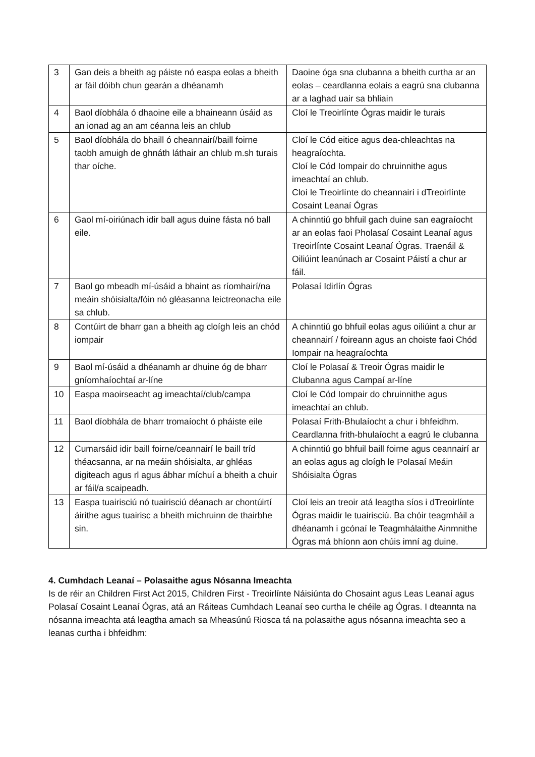| 3 | Gan deis a bheith ag páiste nó easpa eolas a bheith ar fáil dóibh chun gearán a dhéanamh | Daoine óga sna clubanna a bheith curtha ar an eolas – ceardlanna eolais a eagrú sna clubanna ar a laghad uair sa bhliain |
| 4 | Baol díobhála ó dhaoine eile a bhaineann úsáid as an ionad ag an am céanna leis an chlub | Cloí le Treoirlínte Ógras maidir le turais |
| 5 | Baol díobhála do bhaill ó cheannairí/baill foirne taobh amuigh de ghnáth láthair an chlub m.sh turais thar oíche. | Cloí le Cód eitice agus dea-chleachtas na heagraíochta. Cloí le Cód Iompair do chruinnithe agus imeachtaí an chlub. Cloí le Treoirlínte do cheannairí i dTreoirlínte Cosaint Leanaí Ógras |
| 6 | Gaol mí-oiriúnach idir ball agus duine fásta nó ball eile. | A chinntiú go bhfuil gach duine san eagraíocht ar an eolas faoi Pholasaí Cosaint Leanaí agus Treoirlínte Cosaint Leanaí Ógras. Traenáil & Oiliúint leanúnach ar Cosaint Páistí a chur ar fáil. |
| 7 | Baol go mbeadh mí-úsáid a bhaint as ríomhairí/na meáin shóisialta/fóin nó gléasanna leictreonacha eile sa chlub. | Polasaí Idirlín Ógras |
| 8 | Contúirt de bharr gan a bheith ag cloígh leis an chód iompair | A chinntiú go bhfuil eolas agus oiliúint a chur ar cheannairí / foireann agus an choiste faoi Chód Iompair na heagraíochta |
| 9 | Baol mí-úsáid a dhéanamh ar dhuine óg de bharr gníomhaíochtaí ar-líne | Cloí le Polasaí & Treoir Ógras maidir le Clubanna agus Campaí ar-líne |
| 10 | Easpa maoirseacht ag imeachtaí/club/campa | Cloí le Cód Iompair do chruinnithe agus imeachtaí an chlub. |
| 11 | Baol díobhála de bharr tromaíocht ó pháiste eile | Polasaí Frith-Bhulaíocht a chur i bhfeidhm. Ceardlanna frith-bhulaíocht a eagrú le clubanna |
| 12 | Cumarsáid idir baill foirne/ceannairí le baill tríd théacsanna, ar na meáin shóisialta, ar ghléas digiteach agus rl agus ábhar míchuí a bheith a chuir ar fáil/a scaipeadh. | A chinntiú go bhfuil baill foirne agus ceannairí ar an eolas agus ag cloígh le Polasaí Meáin Shóisialta Ógras |
| 13 | Easpa tuairisciú nó tuairisciú déanach ar chontúirtí áirithe agus tuairisc a bheith míchruinn de thairbhe sin. | Cloí leis an treoir atá leagtha síos i dTreoirlínte Ógras maidir le tuairisciú. Ba chóir teagmháil a dhéanamh i gcónaí le Teagmhálaithe Ainmnithe Ógras má bhíonn aon chúis imní ag duine. |
4. Cumhdach Leanaí – Polasaithe agus Nósanna Imeachta
Is de réir an Children First Act 2015, Children First - Treoirlínte Náisiúnta do Chosaint agus Leas Leanaí agus Polasaí Cosaint Leanaí Ógras, atá an Ráiteas Cumhdach Leanaí seo curtha le chéile ag Ógras. I dteannta na nósanna imeachta atá leagtha amach sa Mheasúnú Riosca tá na polasaithe agus nósanna imeachta seo a leanas curtha i bhfeidhm: